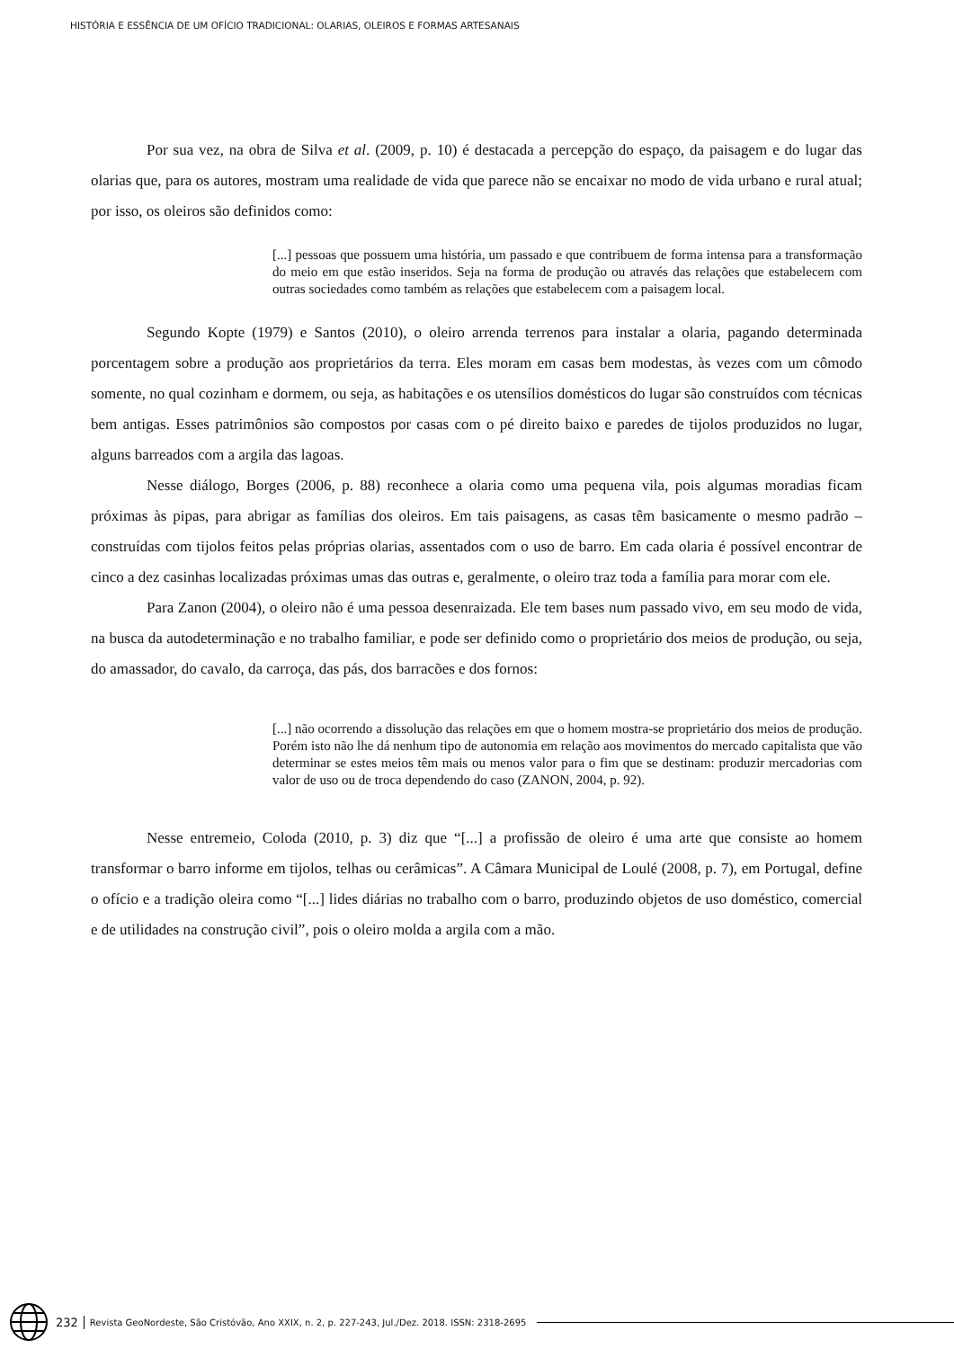HISTÓRIA E ESSÊNCIA DE UM OFÍCIO TRADICIONAL: OLARIAS, OLEIROS E FORMAS ARTESANAIS
Por sua vez, na obra de Silva et al. (2009, p. 10) é destacada a percepção do espaço, da paisagem e do lugar das olarias que, para os autores, mostram uma realidade de vida que parece não se encaixar no modo de vida urbano e rural atual; por isso, os oleiros são definidos como:
[...] pessoas que possuem uma história, um passado e que contribuem de forma intensa para a transformação do meio em que estão inseridos. Seja na forma de produção ou através das relações que estabelecem com outras sociedades como também as relações que estabelecem com a paisagem local.
Segundo Kopte (1979) e Santos (2010), o oleiro arrenda terrenos para instalar a olaria, pagando determinada porcentagem sobre a produção aos proprietários da terra. Eles moram em casas bem modestas, às vezes com um cômodo somente, no qual cozinham e dormem, ou seja, as habitações e os utensílios domésticos do lugar são construídos com técnicas bem antigas. Esses patrimônios são compostos por casas com o pé direito baixo e paredes de tijolos produzidos no lugar, alguns barreados com a argila das lagoas.
Nesse diálogo, Borges (2006, p. 88) reconhece a olaria como uma pequena vila, pois algumas moradias ficam próximas às pipas, para abrigar as famílias dos oleiros. Em tais paisagens, as casas têm basicamente o mesmo padrão – construídas com tijolos feitos pelas próprias olarias, assentados com o uso de barro. Em cada olaria é possível encontrar de cinco a dez casinhas localizadas próximas umas das outras e, geralmente, o oleiro traz toda a família para morar com ele.
Para Zanon (2004), o oleiro não é uma pessoa desenraizada. Ele tem bases num passado vivo, em seu modo de vida, na busca da autodeterminação e no trabalho familiar, e pode ser definido como o proprietário dos meios de produção, ou seja, do amassador, do cavalo, da carroça, das pás, dos barracões e dos fornos:
[...] não ocorrendo a dissolução das relações em que o homem mostra-se proprietário dos meios de produção. Porém isto não lhe dá nenhum tipo de autonomia em relação aos movimentos do mercado capitalista que vão determinar se estes meios têm mais ou menos valor para o fim que se destinam: produzir mercadorias com valor de uso ou de troca dependendo do caso (ZANON, 2004, p. 92).
Nesse entremeio, Coloda (2010, p. 3) diz que “[...] a profissão de oleiro é uma arte que consiste ao homem transformar o barro informe em tijolos, telhas ou cerâmicas”. A Câmara Municipal de Loulé (2008, p. 7), em Portugal, define o ofício e a tradição oleira como “[...] lides diárias no trabalho com o barro, produzindo objetos de uso doméstico, comercial e de utilidades na construção civil”, pois o oleiro molda a argila com a mão.
232 Revista GeoNordeste, São Cristóvão, Ano XXIX, n. 2, p. 227-243, Jul./Dez. 2018. ISSN: 2318-2695